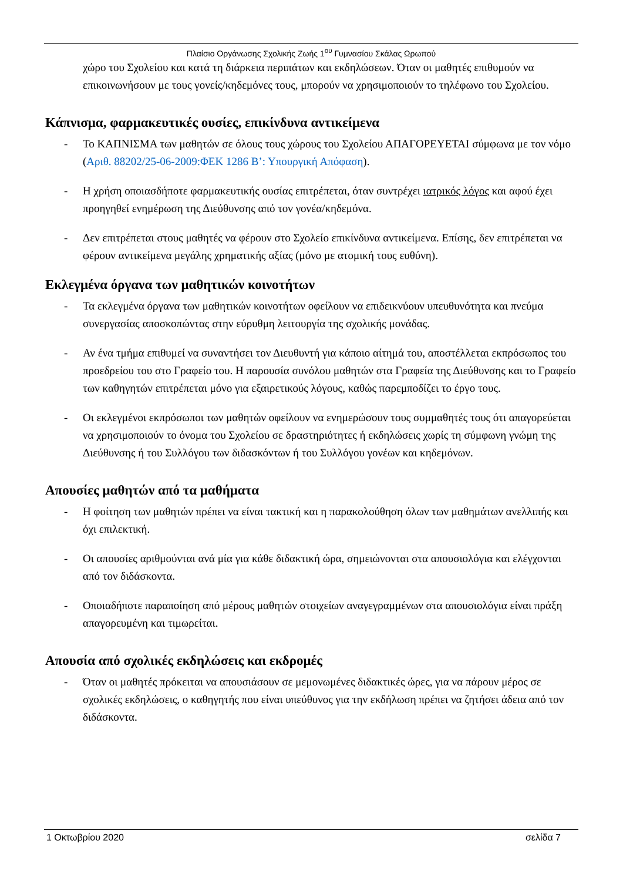Πλαίσιο Οργάνωσης Σχολικής Ζωής 1<sup>ου</sup> Γυμνασίου Σκάλας Ωρωπού
χώρο του Σχολείου και κατά τη διάρκεια περιπάτων και εκδηλώσεων. Όταν οι μαθητές επιθυμούν να επικοινωνήσουν με τους γονείς/κηδεμόνες τους, μπορούν να χρησιμοποιούν το τηλέφωνο του Σχολείου.
Κάπνισμα, φαρμακευτικές ουσίες, επικίνδυνα αντικείμενα
- Το ΚΑΠΝΙΣΜΑ των μαθητών σε όλους τους χώρους του Σχολείου ΑΠΑΓΟΡΕΥΕΤΑΙ σύμφωνα με τον νόμο (Αριθ. 88202/25-06-2009:ΦΕΚ 1286 Β’: Υπουργική Απόφαση).
- Η χρήση οποιασδήποτε φαρμακευτικής ουσίας επιτρέπεται, όταν συντρέχει ιατρικός λόγος και αφού έχει προηγηθεί ενημέρωση της Διεύθυνσης από τον γονέα/κηδεμόνα.
- Δεν επιτρέπεται στους μαθητές να φέρουν στο Σχολείο επικίνδυνα αντικείμενα. Επίσης, δεν επιτρέπεται να φέρουν αντικείμενα μεγάλης χρηματικής αξίας (μόνο με ατομική τους ευθύνη).
Εκλεγμένα όργανα των μαθητικών κοινοτήτων
- Τα εκλεγμένα όργανα των μαθητικών κοινοτήτων οφείλουν να επιδεικνύουν υπευθυνότητα και πνεύμα συνεργασίας αποσκοπώντας στην εύρυθμη λειτουργία της σχολικής μονάδας.
- Αν ένα τμήμα επιθυμεί να συναντήσει τον Διευθυντή για κάποιο αίτημά του, αποστέλλεται εκπρόσωπος του προεδρείου του στο Γραφείο του. Η παρουσία συνόλου μαθητών στα Γραφεία της Διεύθυνσης και το Γραφείο των καθηγητών επιτρέπεται μόνο για εξαιρετικούς λόγους, καθώς παρεμποδίζει το έργο τους.
- Οι εκλεγμένοι εκπρόσωποι των μαθητών οφείλουν να ενημερώσουν τους συμμαθητές τους ότι απαγορεύεται να χρησιμοποιούν το όνομα του Σχολείου σε δραστηριότητες ή εκδηλώσεις χωρίς τη σύμφωνη γνώμη της Διεύθυνσης ή του Συλλόγου των διδασκόντων ή του Συλλόγου γονέων και κηδεμόνων.
Απουσίες μαθητών από τα μαθήματα
- Η φοίτηση των μαθητών πρέπει να είναι τακτική και η παρακολούθηση όλων των μαθημάτων ανελλιπής και όχι επιλεκτική.
- Οι απουσίες αριθμούνται ανά μία για κάθε διδακτική ώρα, σημειώνονται στα απουσιολόγια και ελέγχονται από τον διδάσκοντα.
- Οποιαδήποτε παραποίηση από μέρους μαθητών στοιχείων αναγεγραμμένων στα απουσιολόγια είναι πράξη απαγορευμένη και τιμωρείται.
Απουσία από σχολικές εκδηλώσεις και εκδρομές
- Όταν οι μαθητές πρόκειται να απουσιάσουν σε μεμονωμένες διδακτικές ώρες, για να πάρουν μέρος σε σχολικές εκδηλώσεις, ο καθηγητής που είναι υπεύθυνος για την εκδήλωση πρέπει να ζητήσει άδεια από τον διδάσκοντα.
1 Οκτωβρίου 2020 σελίδα 7